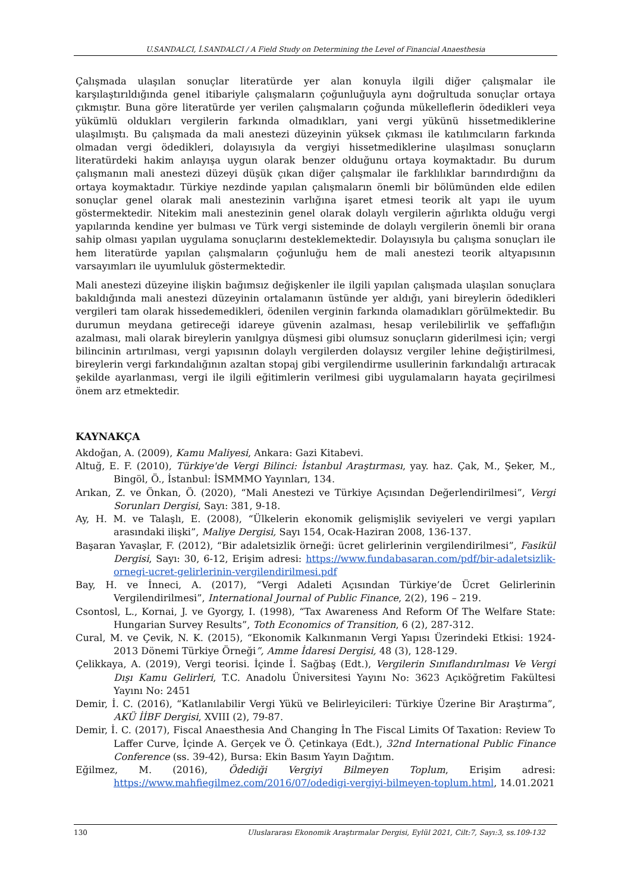U.SANDALCI, İ.SANDALCI / A Field Study on Determining the Level of Financial Anaesthesia
Çalışmada ulaşılan sonuçlar literatürde yer alan konuyla ilgili diğer çalışmalar ile karşılaştırıldığında genel itibariyle çalışmaların çoğunluğuyla aynı doğrultuda sonuçlar ortaya çıkmıştır. Buna göre literatürde yer verilen çalışmaların çoğunda mükelleflerin ödedikleri veya yükümlü oldukları vergilerin farkında olmadıkları, yani vergi yükünü hissetmediklerine ulaşılmıştı. Bu çalışmada da mali anestezi düzeyinin yüksek çıkması ile katılımcıların farkında olmadan vergi ödedikleri, dolayısıyla da vergiyi hissetmediklerine ulaşılması sonuçların literatürdeki hakim anlayışa uygun olarak benzer olduğunu ortaya koymaktadır. Bu durum çalışmanın mali anestezi düzeyi düşük çıkan diğer çalışmalar ile farklılıklar barındırdığını da ortaya koymaktadır. Türkiye nezdinde yapılan çalışmaların önemli bir bölümünden elde edilen sonuçlar genel olarak mali anestezinin varlığına işaret etmesi teorik alt yapı ile uyum göstermektedir. Nitekim mali anestezinin genel olarak dolaylı vergilerin ağırlıkta olduğu vergi yapılarında kendine yer bulması ve Türk vergi sisteminde de dolaylı vergilerin önemli bir orana sahip olması yapılan uygulama sonuçlarını desteklemektedir. Dolayısıyla bu çalışma sonuçları ile hem literatürde yapılan çalışmaların çoğunluğu hem de mali anestezi teorik altyapısının varsayımları ile uyumluluk göstermektedir.
Mali anestezi düzeyine ilişkin bağımsız değişkenler ile ilgili yapılan çalışmada ulaşılan sonuçlara bakıldığında mali anestezi düzeyinin ortalamanın üstünde yer aldığı, yani bireylerin ödedikleri vergileri tam olarak hissedemedikleri, ödenilen verginin farkında olamadıkları görülmektedir. Bu durumun meydana getireceği idareye güvenin azalması, hesap verilebilirlik ve şeffaflığın azalması, mali olarak bireylerin yanılgıya düşmesi gibi olumsuz sonuçların giderilmesi için; vergi bilincinin artırılması, vergi yapısının dolaylı vergilerden dolaysız vergiler lehine değiştirilmesi, bireylerin vergi farkındalığının azaltan stopaj gibi vergilendirme usullerinin farkındalığı artıracak şekilde ayarlanması, vergi ile ilgili eğitimlerin verilmesi gibi uygulamaların hayata geçirilmesi önem arz etmektedir.
KAYNAKÇA
Akdoğan, A. (2009), Kamu Maliyesi, Ankara: Gazi Kitabevi.
Altuğ, E. F. (2010), Türkiye'de Vergi Bilinci: İstanbul Araştırması, yay. haz. Çak, M., Şeker, M., Bingöl, Ö., İstanbul: İSMMMO Yayınları, 134.
Arıkan, Z. ve Önkan, Ö. (2020), “Mali Anestezi ve Türkiye Açısından Değerlendirilmesi”, Vergi Sorunları Dergisi, Sayı: 381, 9-18.
Ay, H. M. ve Talaşlı, E. (2008), “Ülkelerin ekonomik gelişmişlik seviyeleri ve vergi yapıları arasındaki ilişki”, Maliye Dergisi, Sayı 154, Ocak-Haziran 2008, 136-137.
Başaran Yavaşlar, F. (2012), “Bir adaletsizlik örneği: ücret gelirlerinin vergilendirilmesi”, Fasikül Dergisi, Sayı: 30, 6-12, Erişim adresi: https://www.fundabasaran.com/pdf/bir-adaletsizlik-ornegi-ucret-gelirlerinin-vergilendirilmesi.pdf
Bay, H. ve İnneci, A. (2017), “Vergi Adaleti Açısından Türkiye’de Ücret Gelirlerinin Vergilendirilmesi”, International Journal of Public Finance, 2(2), 196 – 219.
Csontosl, L., Kornai, J. ve Gyorgy, I. (1998), “Tax Awareness And Reform Of The Welfare State: Hungarian Survey Results”, Toth Economics of Transition, 6 (2), 287-312.
Cural, M. ve Çevik, N. K. (2015), “Ekonomik Kalkınmanın Vergi Yapısı Üzerindeki Etkisi: 1924-2013 Dönemi Türkiye Örneği”, Amme İdaresi Dergisi, 48 (3), 128-129.
Çelikkaya, A. (2019), Vergi teorisi. İçinde İ. Sağbaş (Edt.), Vergilerin Sınıflandırılması Ve Vergi Dışı Kamu Gelirleri, T.C. Anadolu Üniversitesi Yayını No: 3623 Açıköğretim Fakültesi Yayını No: 2451
Demir, İ. C. (2016), “Katlanılabilir Vergi Yükü ve Belirleyicileri: Türkiye Üzerine Bir Araştırma”, AKÜ İİBF Dergisi, XVIII (2), 79-87.
Demir, İ. C. (2017), Fiscal Anaesthesia And Changing İn The Fiscal Limits Of Taxation: Review To Laffer Curve, İçinde A. Gerçek ve Ö. Çetinkaya (Edt.), 32nd International Public Finance Conference (ss. 39-42), Bursa: Ekin Basım Yayın Dağıtım.
Eğilmez, M. (2016), Ödediği Vergiyi Bilmeyen Toplum, Erişim adresi: https://www.mahfiegilmez.com/2016/07/odedigi-vergiyi-bilmeyen-toplum.html, 14.01.2021
130 Uluslararası Ekonomik Araştırmalar Dergisi, Eylül 2021, Cilt:7, Sayı:3, ss.109-132